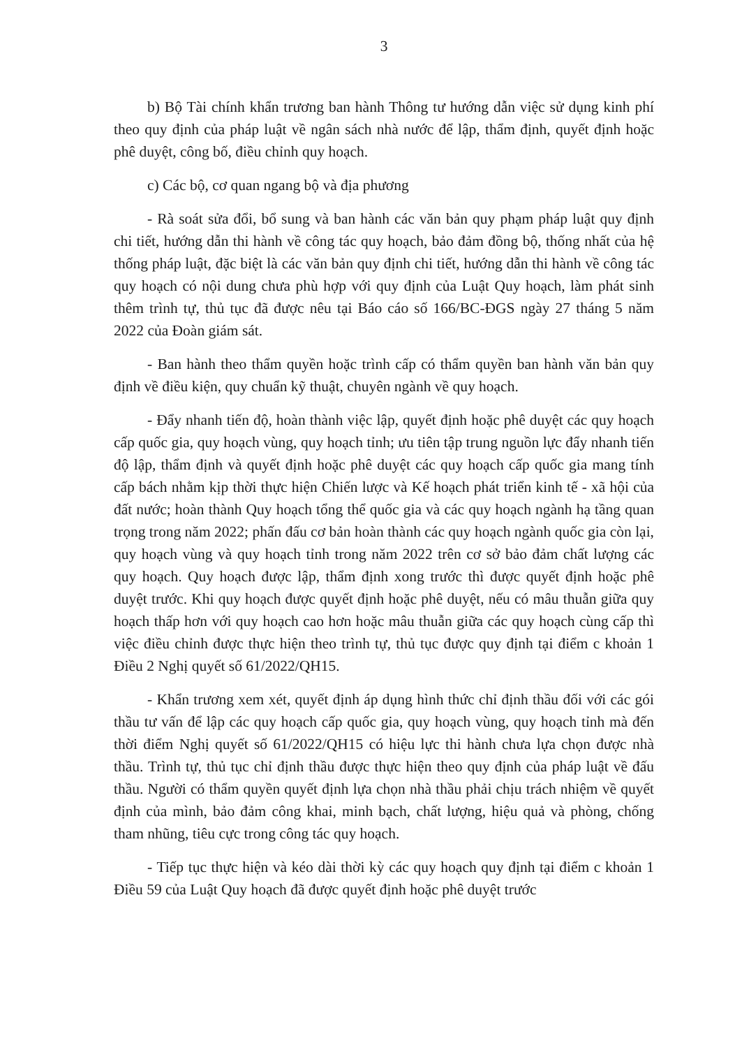3
b) Bộ Tài chính khẩn trương ban hành Thông tư hướng dẫn việc sử dụng kinh phí theo quy định của pháp luật về ngân sách nhà nước để lập, thẩm định, quyết định hoặc phê duyệt, công bố, điều chỉnh quy hoạch.
c) Các bộ, cơ quan ngang bộ và địa phương
- Rà soát sửa đổi, bổ sung và ban hành các văn bản quy phạm pháp luật quy định chi tiết, hướng dẫn thi hành về công tác quy hoạch, bảo đảm đồng bộ, thống nhất của hệ thống pháp luật, đặc biệt là các văn bản quy định chi tiết, hướng dẫn thi hành về công tác quy hoạch có nội dung chưa phù hợp với quy định của Luật Quy hoạch, làm phát sinh thêm trình tự, thủ tục đã được nêu tại Báo cáo số 166/BC-ĐGS ngày 27 tháng 5 năm 2022 của Đoàn giám sát.
- Ban hành theo thẩm quyền hoặc trình cấp có thẩm quyền ban hành văn bản quy định về điều kiện, quy chuẩn kỹ thuật, chuyên ngành về quy hoạch.
- Đẩy nhanh tiến độ, hoàn thành việc lập, quyết định hoặc phê duyệt các quy hoạch cấp quốc gia, quy hoạch vùng, quy hoạch tỉnh; ưu tiên tập trung nguồn lực đẩy nhanh tiến độ lập, thẩm định và quyết định hoặc phê duyệt các quy hoạch cấp quốc gia mang tính cấp bách nhằm kịp thời thực hiện Chiến lược và Kế hoạch phát triển kinh tế - xã hội của đất nước; hoàn thành Quy hoạch tổng thể quốc gia và các quy hoạch ngành hạ tầng quan trọng trong năm 2022; phấn đấu cơ bản hoàn thành các quy hoạch ngành quốc gia còn lại, quy hoạch vùng và quy hoạch tỉnh trong năm 2022 trên cơ sở bảo đảm chất lượng các quy hoạch. Quy hoạch được lập, thẩm định xong trước thì được quyết định hoặc phê duyệt trước. Khi quy hoạch được quyết định hoặc phê duyệt, nếu có mâu thuẫn giữa quy hoạch thấp hơn với quy hoạch cao hơn hoặc mâu thuẫn giữa các quy hoạch cùng cấp thì việc điều chỉnh được thực hiện theo trình tự, thủ tục được quy định tại điểm c khoản 1 Điều 2 Nghị quyết số 61/2022/QH15.
- Khẩn trương xem xét, quyết định áp dụng hình thức chỉ định thầu đối với các gói thầu tư vấn để lập các quy hoạch cấp quốc gia, quy hoạch vùng, quy hoạch tỉnh mà đến thời điểm Nghị quyết số 61/2022/QH15 có hiệu lực thi hành chưa lựa chọn được nhà thầu. Trình tự, thủ tục chỉ định thầu được thực hiện theo quy định của pháp luật về đấu thầu. Người có thẩm quyền quyết định lựa chọn nhà thầu phải chịu trách nhiệm về quyết định của mình, bảo đảm công khai, minh bạch, chất lượng, hiệu quả và phòng, chống tham nhũng, tiêu cực trong công tác quy hoạch.
- Tiếp tục thực hiện và kéo dài thời kỳ các quy hoạch quy định tại điểm c khoản 1 Điều 59 của Luật Quy hoạch đã được quyết định hoặc phê duyệt trước